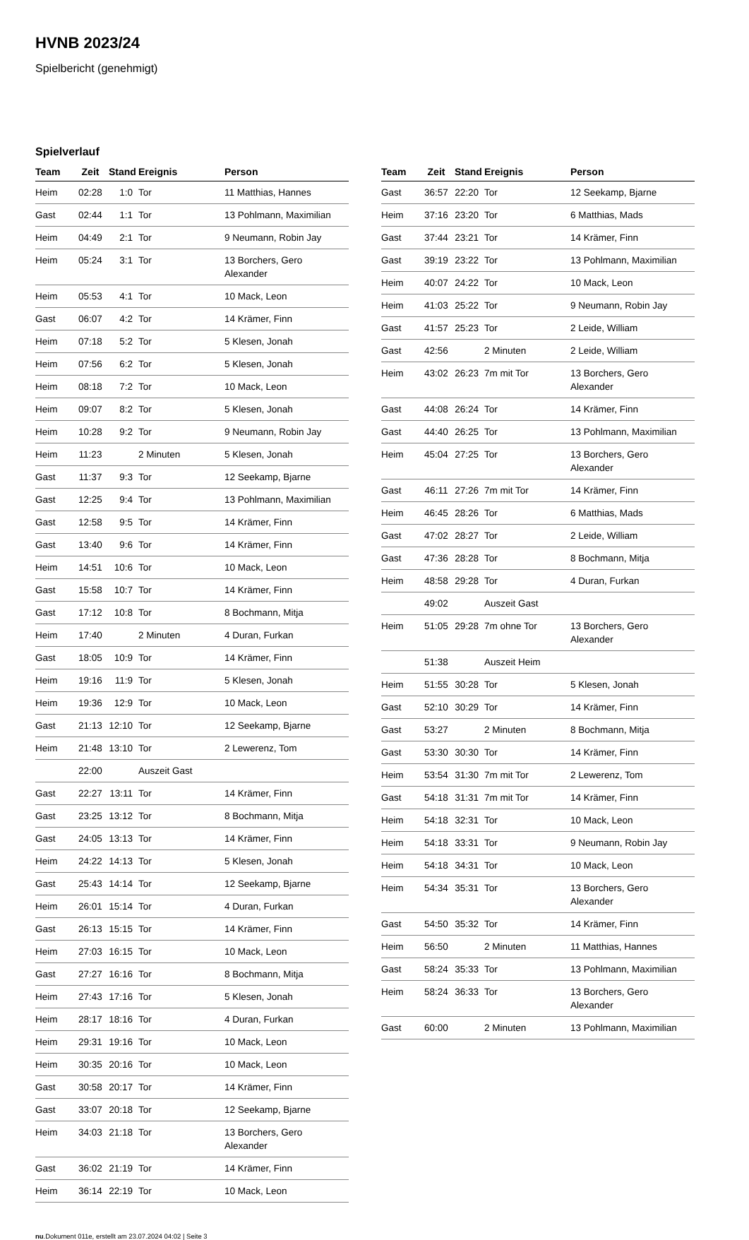HVNB 2023/24
Spielbericht (genehmigt)
Spielverlauf
| Team | Zeit | Stand | Ereignis | Person |
| --- | --- | --- | --- | --- |
| Heim | 02:28 | 1:0 | Tor | 11 Matthias, Hannes |
| Gast | 02:44 | 1:1 | Tor | 13 Pohlmann, Maximilian |
| Heim | 04:49 | 2:1 | Tor | 9 Neumann, Robin Jay |
| Heim | 05:24 | 3:1 | Tor | 13 Borchers, Gero Alexander |
| Heim | 05:53 | 4:1 | Tor | 10 Mack, Leon |
| Gast | 06:07 | 4:2 | Tor | 14 Krämer, Finn |
| Heim | 07:18 | 5:2 | Tor | 5 Klesen, Jonah |
| Heim | 07:56 | 6:2 | Tor | 5 Klesen, Jonah |
| Heim | 08:18 | 7:2 | Tor | 10 Mack, Leon |
| Heim | 09:07 | 8:2 | Tor | 5 Klesen, Jonah |
| Heim | 10:28 | 9:2 | Tor | 9 Neumann, Robin Jay |
| Heim | 11:23 | | 2 Minuten | 5 Klesen, Jonah |
| Gast | 11:37 | 9:3 | Tor | 12 Seekamp, Bjarne |
| Gast | 12:25 | 9:4 | Tor | 13 Pohlmann, Maximilian |
| Gast | 12:58 | 9:5 | Tor | 14 Krämer, Finn |
| Gast | 13:40 | 9:6 | Tor | 14 Krämer, Finn |
| Heim | 14:51 | 10:6 | Tor | 10 Mack, Leon |
| Gast | 15:58 | 10:7 | Tor | 14 Krämer, Finn |
| Gast | 17:12 | 10:8 | Tor | 8 Bochmann, Mitja |
| Heim | 17:40 | | 2 Minuten | 4 Duran, Furkan |
| Gast | 18:05 | 10:9 | Tor | 14 Krämer, Finn |
| Heim | 19:16 | 11:9 | Tor | 5 Klesen, Jonah |
| Heim | 19:36 | 12:9 | Tor | 10 Mack, Leon |
| Gast | 21:13 | 12:10 | Tor | 12 Seekamp, Bjarne |
| Heim | 21:48 | 13:10 | Tor | 2 Lewerenz, Tom |
| | 22:00 | | Auszeit Gast | |
| Gast | 22:27 | 13:11 | Tor | 14 Krämer, Finn |
| Gast | 23:25 | 13:12 | Tor | 8 Bochmann, Mitja |
| Gast | 24:05 | 13:13 | Tor | 14 Krämer, Finn |
| Heim | 24:22 | 14:13 | Tor | 5 Klesen, Jonah |
| Gast | 25:43 | 14:14 | Tor | 12 Seekamp, Bjarne |
| Heim | 26:01 | 15:14 | Tor | 4 Duran, Furkan |
| Gast | 26:13 | 15:15 | Tor | 14 Krämer, Finn |
| Heim | 27:03 | 16:15 | Tor | 10 Mack, Leon |
| Gast | 27:27 | 16:16 | Tor | 8 Bochmann, Mitja |
| Heim | 27:43 | 17:16 | Tor | 5 Klesen, Jonah |
| Heim | 28:17 | 18:16 | Tor | 4 Duran, Furkan |
| Heim | 29:31 | 19:16 | Tor | 10 Mack, Leon |
| Heim | 30:35 | 20:16 | Tor | 10 Mack, Leon |
| Gast | 30:58 | 20:17 | Tor | 14 Krämer, Finn |
| Gast | 33:07 | 20:18 | Tor | 12 Seekamp, Bjarne |
| Heim | 34:03 | 21:18 | Tor | 13 Borchers, Gero Alexander |
| Gast | 36:02 | 21:19 | Tor | 14 Krämer, Finn |
| Heim | 36:14 | 22:19 | Tor | 10 Mack, Leon |
| Team | Zeit | Stand | Ereignis | Person |
| --- | --- | --- | --- | --- |
| Gast | 36:57 | 22:20 | Tor | 12 Seekamp, Bjarne |
| Heim | 37:16 | 23:20 | Tor | 6 Matthias, Mads |
| Gast | 37:44 | 23:21 | Tor | 14 Krämer, Finn |
| Gast | 39:19 | 23:22 | Tor | 13 Pohlmann, Maximilian |
| Heim | 40:07 | 24:22 | Tor | 10 Mack, Leon |
| Heim | 41:03 | 25:22 | Tor | 9 Neumann, Robin Jay |
| Gast | 41:57 | 25:23 | Tor | 2 Leide, William |
| Gast | 42:56 | | 2 Minuten | 2 Leide, William |
| Heim | 43:02 | 26:23 | 7m mit Tor | 13 Borchers, Gero Alexander |
| Gast | 44:08 | 26:24 | Tor | 14 Krämer, Finn |
| Gast | 44:40 | 26:25 | Tor | 13 Pohlmann, Maximilian |
| Heim | 45:04 | 27:25 | Tor | 13 Borchers, Gero Alexander |
| Gast | 46:11 | 27:26 | 7m mit Tor | 14 Krämer, Finn |
| Heim | 46:45 | 28:26 | Tor | 6 Matthias, Mads |
| Gast | 47:02 | 28:27 | Tor | 2 Leide, William |
| Gast | 47:36 | 28:28 | Tor | 8 Bochmann, Mitja |
| Heim | 48:58 | 29:28 | Tor | 4 Duran, Furkan |
| | 49:02 | | Auszeit Gast | |
| Heim | 51:05 | 29:28 | 7m ohne Tor | 13 Borchers, Gero Alexander |
| | 51:38 | | Auszeit Heim | |
| Heim | 51:55 | 30:28 | Tor | 5 Klesen, Jonah |
| Gast | 52:10 | 30:29 | Tor | 14 Krämer, Finn |
| Gast | 53:27 | | 2 Minuten | 8 Bochmann, Mitja |
| Gast | 53:30 | 30:30 | Tor | 14 Krämer, Finn |
| Heim | 53:54 | 31:30 | 7m mit Tor | 2 Lewerenz, Tom |
| Gast | 54:18 | 31:31 | 7m mit Tor | 14 Krämer, Finn |
| Heim | 54:18 | 32:31 | Tor | 10 Mack, Leon |
| Heim | 54:18 | 33:31 | Tor | 9 Neumann, Robin Jay |
| Heim | 54:18 | 34:31 | Tor | 10 Mack, Leon |
| Heim | 54:34 | 35:31 | Tor | 13 Borchers, Gero Alexander |
| Gast | 54:50 | 35:32 | Tor | 14 Krämer, Finn |
| Heim | 56:50 | | 2 Minuten | 11 Matthias, Hannes |
| Gast | 58:24 | 35:33 | Tor | 13 Pohlmann, Maximilian |
| Heim | 58:24 | 36:33 | Tor | 13 Borchers, Gero Alexander |
| Gast | 60:00 | | 2 Minuten | 13 Pohlmann, Maximilian |
nu.Dokument 011e, erstellt am 23.07.2024 04:02 | Seite 3